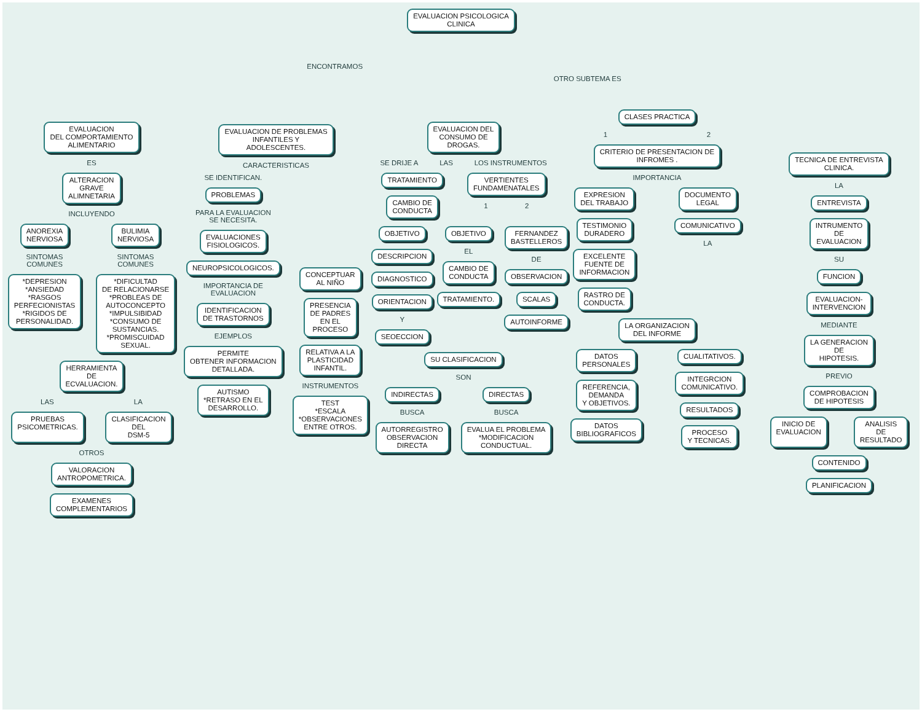EVALUACION PSICOLOGICA
CLINICA
ENCONTRAMOS OTRO SUBTEMA ES
EVALUACION
DEL COMPORTAMIENTO
ALIMENTARIO
ES
ALTERACION
GRAVE
ALIMNETARIA
INCLUYENDO
ANOREXIA
NERVIOSA
SINTOMAS
COMUNES
*DEPRESION
*ANSIEDAD
*RASGOS
PERFECIONISTAS
*RIGIDOS DE
PERSONALIDAD.
BULIMIA
NERVIOSA
SINTOMAS
COMUNES
*DIFICULTAD
DE RELACIONARSE
*PROBLEAS DE
AUTOCONCEPTO
*IMPULSIBIDAD
*CONSUMO DE
SUSTANCIAS.
*PROMISCUIDAD
SEXUAL.
HERRAMIENTA
DE
ECVALUACION.
LAS LA
PRUEBAS
PSICOMETRICAS.
CLASIFICACION
DEL
DSM-5
OTROS
VALORACION
ANTROPOMETRICA.
EXAMENES
COMPLEMENTARIOS
EVALUACION DE PROBLEMAS
INFANTILES Y
ADOLESCENTES.
CARACTERISTICAS
SE IDENTIFICAN.
PROBLEMAS
PARA LA EVALUACION
SE NECESITA.
EVALUACIONES
FISIOLOGICOS.
NEUROPSICOLOGICOS.
IMPORTANCIA DE
EVALUACION
IDENTIFICACION
DE TRASTORNOS
EJEMPLOS
PERMITE
OBTENER INFORMACION
DETALLADA.
AUTISMO
*RETRASO EN EL
DESARROLLO.
CONCEPTUAR
AL NIÑO
PRESENCIA
DE PADRES
EN EL
PROCESO
RELATIVA A LA
PLASTICIDAD
INFANTIL.
INSTRUMENTOS
TEST
*ESCALA
*OBSERVACIONES
ENTRE OTROS.
EVALUACION DEL
CONSUMO DE
DROGAS.
SE DRIJE A LAS LOS INSTRUMENTOS
TRATAMIENTO
CAMBIO DE
CONDUCTA
VERTIENTES
FUNDAMENATALES
1 2
OBJETIVO
DESCRIPCION
DIAGNOSTICO
ORIENTACION
Y
SEOECCION
OBJETIVO
EL
CAMBIO DE
CONDUCTA
TRATAMIENTO.
FERNANDEZ
BASTELLEROS
DE
OBSERVACION
SCALAS
AUTOINFORME
SU CLASIFICACION
SON
INDIRECTAS
BUSCA
AUTORREGISTRO
OBSERVACION
DIRECTA
DIRECTAS
BUSCA
EVALUA EL PROBLEMA
*MODIFICACION
CONDUCTUAL.
CLASES PRACTICA
1 2
CRITERIO DE PRESENTACION DE
INFROMES .
IMPORTANCIA
EXPRESION
DEL TRABAJO
TESTIMONIO
DURADERO
EXCELENTE
FUENTE DE
INFORMACION
RASTRO DE
CONDUCTA.
DOCUMENTO
LEGAL
COMUNICATIVO
LA
LA ORGANIZACION
DEL INFORME
DATOS
PERSONALES
REFERENCIA,
DEMANDA
Y OBJETIVOS.
DATOS
BIBLIOGRAFICOS
CUALITATIVOS.
INTEGRCION
COMUNICATIVO.
RESULTADOS
PROCESO
Y TECNICAS.
TECNICA DE ENTREVISTA
CLINICA.
LA
ENTREVISTA
INTRUMENTO
DE
EVALUACION
SU
FUNCION
EVALUACION-
INTERVENCION
MEDIANTE
LA GENERACION
DE
HIPOTESIS.
PREVIO
COMPROBACION
DE HIPOTESIS
INICIO DE
EVALUACION
ANALISIS
DE
RESULTADO
CONTENIDO
PLANIFICACION